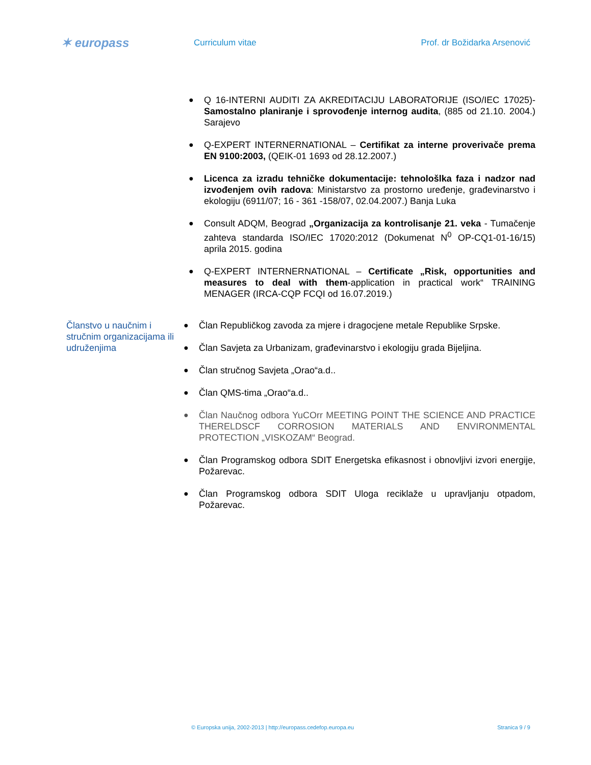✶ europass
Curriculum vitae Prof. dr Božidarka Arsenović
● Q 16-INTERNI AUDITI ZA AKREDITACIJU LABORATORIJE (ISO/IEC 17025)- Samostalno planiranje i sprovođenje internog audita, (885 od 21.10. 2004.) Sarajevo
● Q-EXPERT INTERNERNATIONAL – Certifikat za interne proverivače prema EN 9100:2003, (QEIK-01 1693 od 28.12.2007.)
● Licenca za izradu tehničke dokumentacije: tehnološlka faza i nadzor nad izvođenjem ovih radova: Ministarstvo za prostorno uređenje, građevinarstvo i ekologiju (6911/07; 16 - 361 -158/07, 02.04.2007.) Banja Luka
● Consult ADQM, Beograd „Organizacija za kontrolisanje 21. veka - Tumačenje zahteva standarda ISO/IEC 17020:2012 (Dokumenat N<sup>0</sup> OP-CQ1-01-16/15) aprila 2015. godina
● Q-EXPERT INTERNERNATIONAL – Certificate „Risk, opportunities and measures to deal with them-application in practical work“ TRAINING MENAGER (IRCA-CQP FCQI od 16.07.2019.)
Članstvo u naučnim i stručnim organizacijama ili udruženjima
● Član Republičkog zavoda za mjere i dragocjene metale Republike Srpske.
● Član Savjeta za Urbanizam, građevinarstvo i ekologiju grada Bijeljina.
● Član stručnog Savjeta „Orao“a.d..
● Član QMS-tima „Orao“a.d..
● Član Naučnog odbora YuCOrr MEETING POINT THE SCIENCE AND PRACTICE THERELDSCF CORROSION MATERIALS AND ENVIRONMENTAL PROTECTION „VISKOZAM“ Beograd.
● Član Programskog odbora SDIT Energetska efikasnost i obnovljivi izvori energije, Požarevac.
● Član Programskog odbora SDIT Uloga reciklaže u upravljanju otpadom, Požarevac.
© Europska unija, 2002-2013 | http://europass.cedefop.europa.eu Stranica 9 / 9